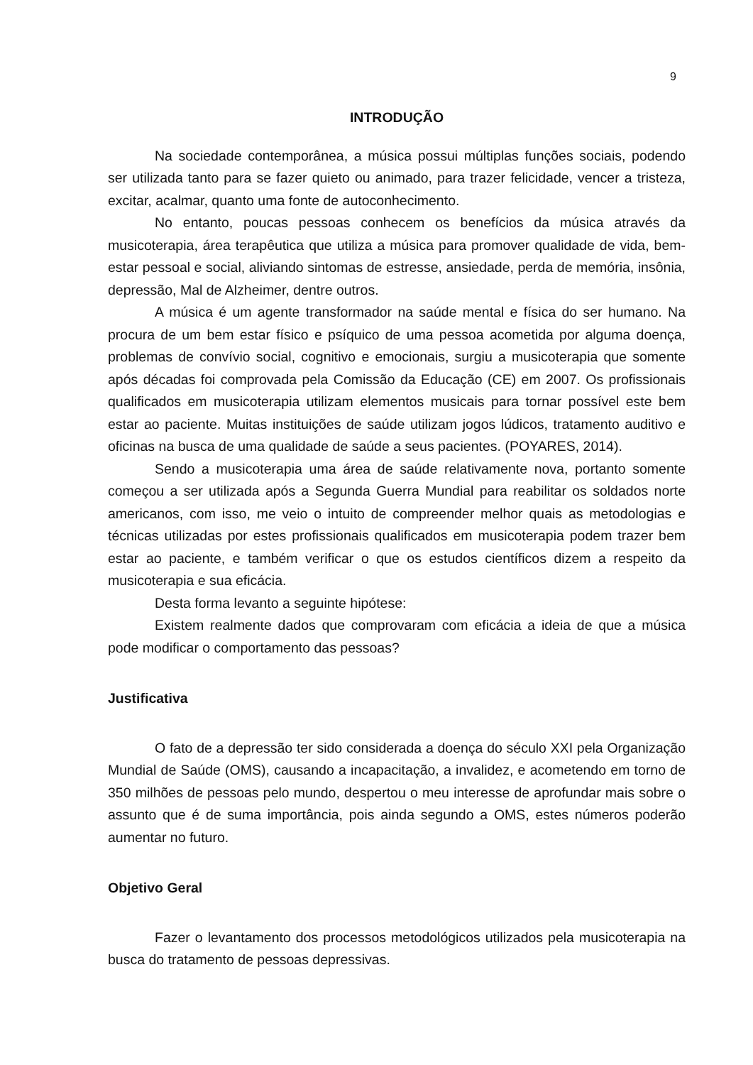9
INTRODUÇÃO
Na sociedade contemporânea, a música possui múltiplas funções sociais, podendo ser utilizada tanto para se fazer quieto ou animado, para trazer felicidade, vencer a tristeza, excitar, acalmar, quanto uma fonte de autoconhecimento.
No entanto, poucas pessoas conhecem os benefícios da música através da musicoterapia, área terapêutica que utiliza a música para promover qualidade de vida, bem-estar pessoal e social, aliviando sintomas de estresse, ansiedade, perda de memória, insônia, depressão, Mal de Alzheimer, dentre outros.
A música é um agente transformador na saúde mental e física do ser humano. Na procura de um bem estar físico e psíquico de uma pessoa acometida por alguma doença, problemas de convívio social, cognitivo e emocionais, surgiu a musicoterapia que somente após décadas foi comprovada pela Comissão da Educação (CE) em 2007. Os profissionais qualificados em musicoterapia utilizam elementos musicais para tornar possível este bem estar ao paciente. Muitas instituições de saúde utilizam jogos lúdicos, tratamento auditivo e oficinas na busca de uma qualidade de saúde a seus pacientes. (POYARES, 2014).
Sendo a musicoterapia uma área de saúde relativamente nova, portanto somente começou a ser utilizada após a Segunda Guerra Mundial para reabilitar os soldados norte americanos, com isso, me veio o intuito de compreender melhor quais as metodologias e técnicas utilizadas por estes profissionais qualificados em musicoterapia podem trazer bem estar ao paciente, e também verificar o que os estudos científicos dizem a respeito da musicoterapia e sua eficácia.
Desta forma levanto a seguinte hipótese:
Existem realmente dados que comprovaram com eficácia a ideia de que a música pode modificar o comportamento das pessoas?
Justificativa
O fato de a depressão ter sido considerada a doença do século XXI pela Organização Mundial de Saúde (OMS), causando a incapacitação, a invalidez, e acometendo em torno de 350 milhões de pessoas pelo mundo, despertou o meu interesse de aprofundar mais sobre o assunto que é de suma importância, pois ainda segundo a OMS, estes números poderão aumentar no futuro.
Objetivo Geral
Fazer o levantamento dos processos metodológicos utilizados pela musicoterapia na busca do tratamento de pessoas depressivas.